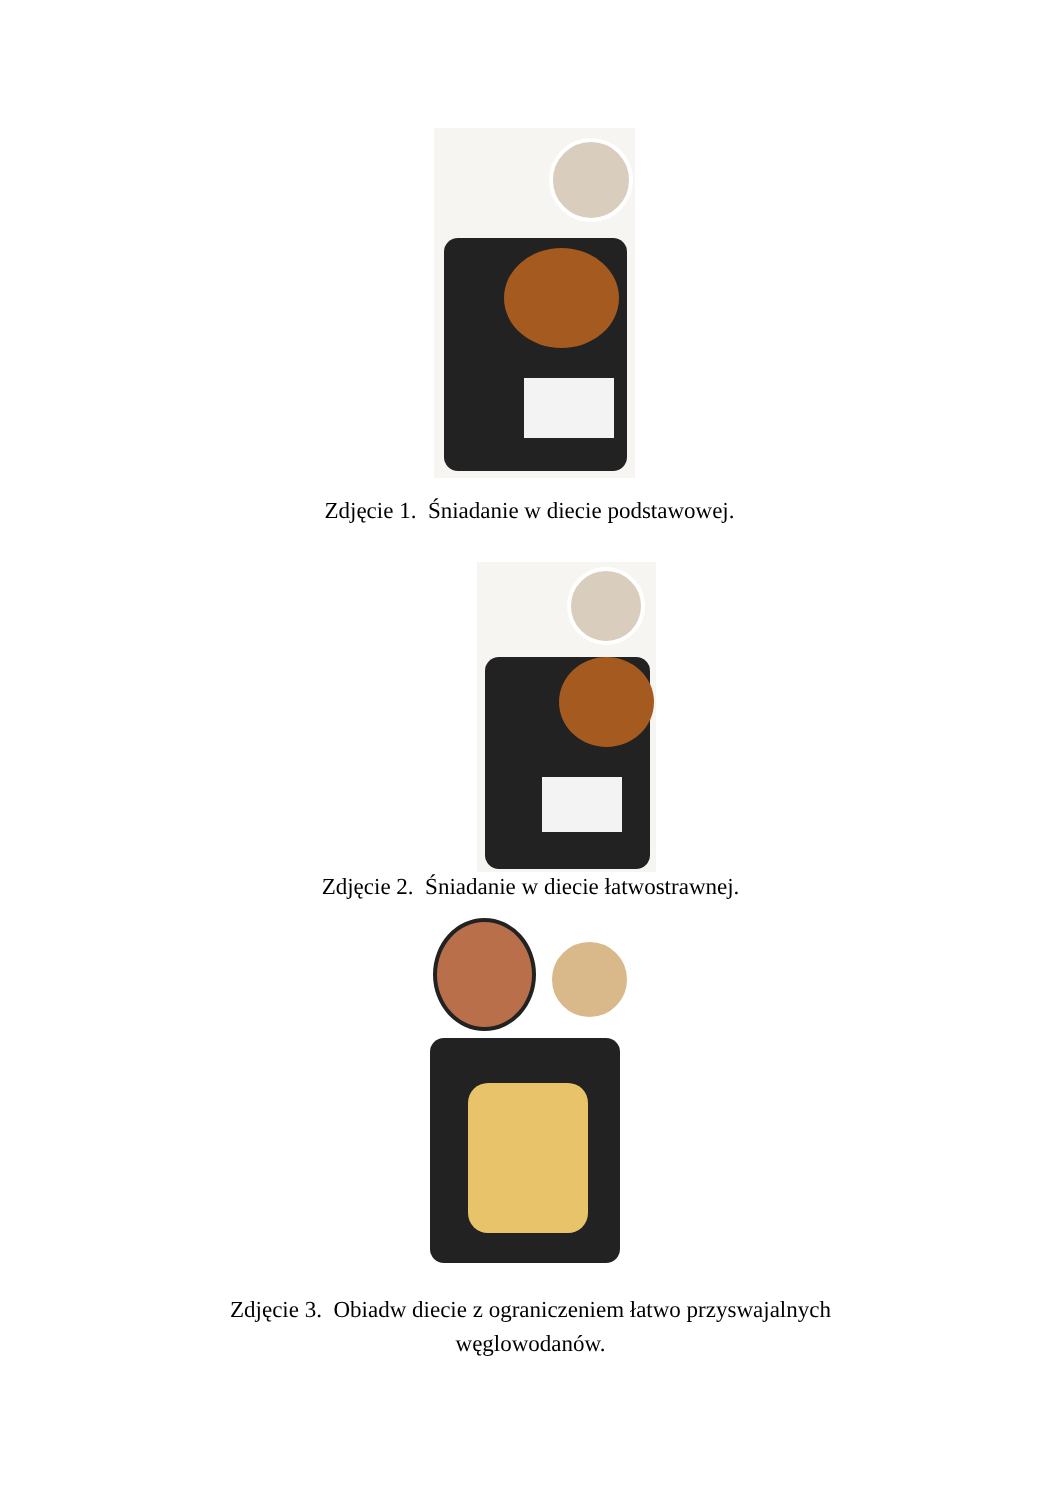Zdjęcie 1. Śniadanie w diecie podstawowej.
Zdjęcie 2. Śniadanie w diecie łatwostrawnej.
Zdjęcie 3. Obiadw diecie z ograniczeniem łatwo przyswajalnych
węglowodanów.